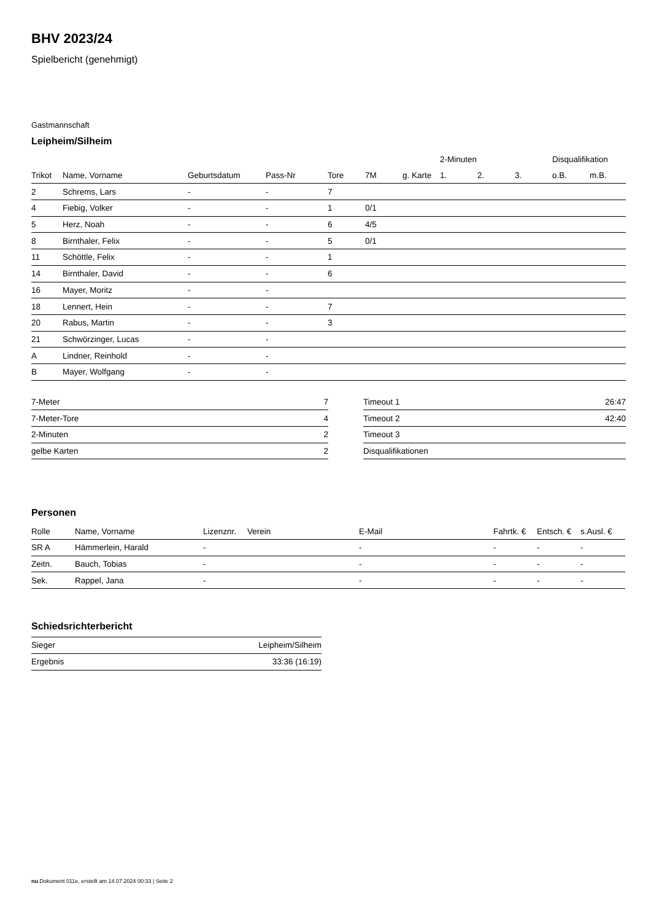BHV 2023/24
Spielbericht (genehmigt)
Gastmannschaft
Leipheim/Silheim
| | | | | | | | 2-Minuten | | | Disqualifikation | |
| --- | --- | --- | --- | --- | --- | --- | --- | --- | --- | --- | --- |
| Trikot | Name, Vorname | Geburtsdatum | Pass-Nr | Tore | 7M | g. Karte | 1. | 2. | 3. | o.B. | m.B. |
| 2 | Schrems, Lars | - | - | 7 | | | | | | | |
| 4 | Fiebig, Volker | - | - | 1 | 0/1 | | | | | | |
| 5 | Herz, Noah | - | - | 6 | 4/5 | | | | | | |
| 8 | Birnthaler, Felix | - | - | 5 | 0/1 | | | | | | |
| 11 | Schöttle, Felix | - | - | 1 | | | | | | | |
| 14 | Birnthaler, David | - | - | 6 | | | | | | | |
| 16 | Mayer, Moritz | - | - | | | | | | | | |
| 18 | Lennert, Hein | - | - | 7 | | | | | | | |
| 20 | Rabus, Martin | - | - | 3 | | | | | | | |
| 21 | Schwörzinger, Lucas | - | - | | | | | | | | |
| A | Lindner, Reinhold | - | - | | | | | | | | |
| B | Mayer, Wolfgang | - | - | | | | | | | | |
| 7-Meter | 7 |
| 7-Meter-Tore | 4 |
| 2-Minuten | 2 |
| gelbe Karten | 2 |
| Timeout 1 | 26:47 |
| Timeout 2 | 42:40 |
| Timeout 3 | |
| Disqualifikationen | |
Personen
| Rolle | Name, Vorname | Lizenznr. | Verein | E-Mail | Fahrtk. € | Entsch. € | s.Ausl. € |
| --- | --- | --- | --- | --- | --- | --- | --- |
| SR A | Hämmerlein, Harald | - | | - | - | - | - |
| Zeitn. | Bauch, Tobias | - | | - | - | - | - |
| Sek. | Rappel, Jana | - | | - | - | - | - |
Schiedsrichterbericht
| Sieger | Leipheim/Silheim |
| Ergebnis | 33:36 (16:19) |
nu.Dokument 011e, erstellt am 14.07.2024 00:33 | Seite 2